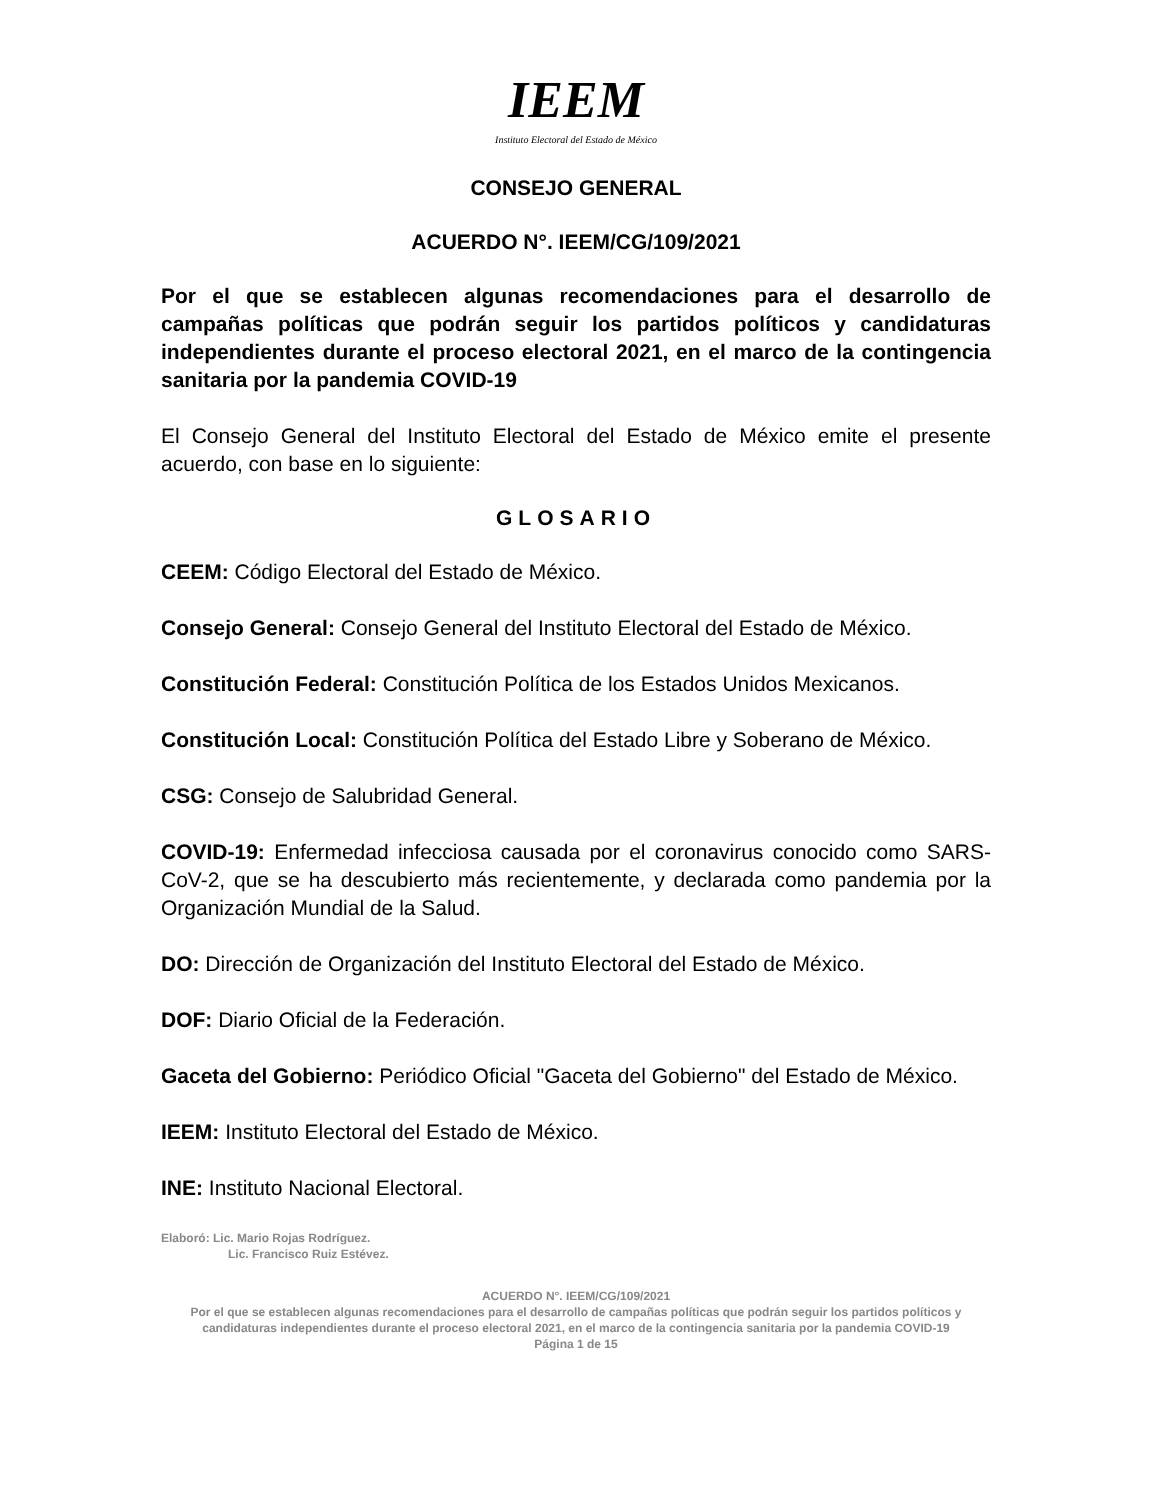IEEM
Instituto Electoral del Estado de México
CONSEJO GENERAL
ACUERDO N°. IEEM/CG/109/2021
Por el que se establecen algunas recomendaciones para el desarrollo de campañas políticas que podrán seguir los partidos políticos y candidaturas independientes durante el proceso electoral 2021, en el marco de la contingencia sanitaria por la pandemia COVID-19
El Consejo General del Instituto Electoral del Estado de México emite el presente acuerdo, con base en lo siguiente:
GLOSARIO
CEEM: Código Electoral del Estado de México.
Consejo General: Consejo General del Instituto Electoral del Estado de México.
Constitución Federal: Constitución Política de los Estados Unidos Mexicanos.
Constitución Local: Constitución Política del Estado Libre y Soberano de México.
CSG: Consejo de Salubridad General.
COVID-19: Enfermedad infecciosa causada por el coronavirus conocido como SARS-CoV-2, que se ha descubierto más recientemente, y declarada como pandemia por la Organización Mundial de la Salud.
DO: Dirección de Organización del Instituto Electoral del Estado de México.
DOF: Diario Oficial de la Federación.
Gaceta del Gobierno: Periódico Oficial "Gaceta del Gobierno" del Estado de México.
IEEM: Instituto Electoral del Estado de México.
INE: Instituto Nacional Electoral.
Elaboró: Lic. Mario Rojas Rodríguez.
Lic. Francisco Ruiz Estévez.
ACUERDO N°. IEEM/CG/109/2021
Por el que se establecen algunas recomendaciones para el desarrollo de campañas políticas que podrán seguir los partidos políticos y candidaturas independientes durante el proceso electoral 2021, en el marco de la contingencia sanitaria por la pandemia COVID-19
Página 1 de 15